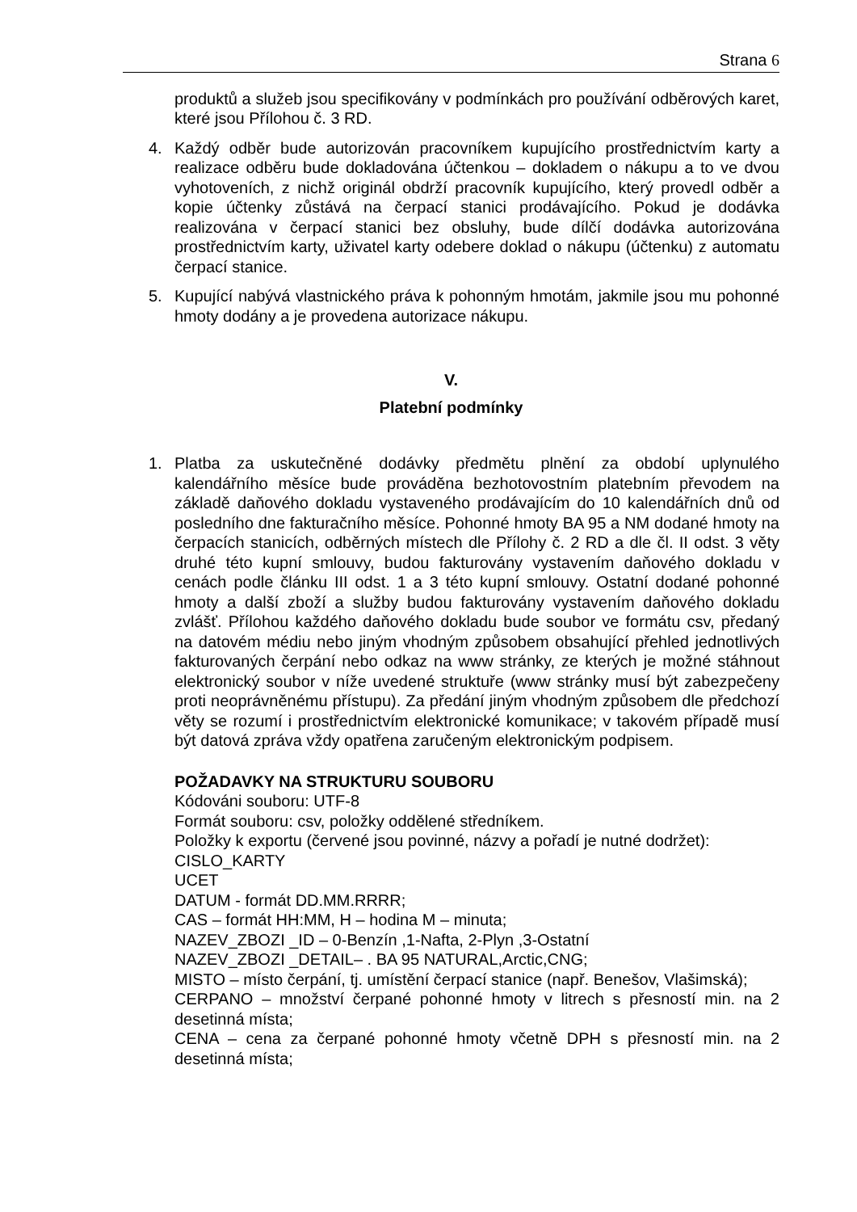Strana 6
produktů a služeb jsou specifikovány v podmínkách pro používání odběrových karet, které jsou Přílohou č. 3 RD.
4. Každý odběr bude autorizován pracovníkem kupujícího prostřednictvím karty a realizace odběru bude dokladována účtenkou – dokladem o nákupu a to ve dvou vyhotoveních, z nichž originál obdrží pracovník kupujícího, který provedl odběr a kopie účtenky zůstává na čerpací stanici prodávajícího. Pokud je dodávka realizována v čerpací stanici bez obsluhy, bude dílčí dodávka autorizována prostřednictvím karty, uživatel karty odebere doklad o nákupu (účtenku) z automatu čerpací stanice.
5. Kupující nabývá vlastnického práva k pohonným hmotám, jakmile jsou mu pohonné hmoty dodány a je provedena autorizace nákupu.
V.
Platební podmínky
1. Platba za uskutečněné dodávky předmětu plnění za období uplynulého kalendářního měsíce bude prováděna bezhotovostním platebním převodem na základě daňového dokladu vystaveného prodávajícím do 10 kalendářních dnů od posledního dne fakturačního měsíce. Pohonné hmoty BA 95 a NM dodané hmoty na čerpacích stanicích, odběrných místech dle Přílohy č. 2 RD a dle čl. II odst. 3 věty druhé této kupní smlouvy, budou fakturovány vystavením daňového dokladu v cenách podle článku III odst. 1 a 3 této kupní smlouvy. Ostatní dodané pohonné hmoty a další zboží a služby budou fakturovány vystavením daňového dokladu zvlášť. Přílohou každého daňového dokladu bude soubor ve formátu csv, předaný na datovém médiu nebo jiným vhodným způsobem obsahující přehled jednotlivých fakturovaných čerpání nebo odkaz na www stránky, ze kterých je možné stáhnout elektronický soubor v níže uvedené struktuře (www stránky musí být zabezpečeny proti neoprávněnému přístupu). Za předání jiným vhodným způsobem dle předchozí věty se rozumí i prostřednictvím elektronické komunikace; v takovém případě musí být datová zpráva vždy opatřena zaručeným elektronickým podpisem.
POŽADAVKY NA STRUKTURU SOUBORU
Kódováni souboru: UTF-8
Formát souboru: csv, položky oddělené středníkem.
Položky k exportu (červené jsou povinné, názvy a pořadí je nutné dodržet):
CISLO_KARTY
UCET
DATUM - formát DD.MM.RRRR;
CAS – formát HH:MM, H – hodina M – minuta;
NAZEV_ZBOZI _ID – 0-Benzín ,1-Nafta, 2-Plyn ,3-Ostatní
NAZEV_ZBOZI _DETAIL– . BA 95 NATURAL,Arctic,CNG;
MISTO – místo čerpání, tj. umístění čerpací stanice (např. Benešov, Vlašimská);
CERPANO – množství čerpané pohonné hmoty v litrech s přesností min. na 2 desetinná místa;
CENA – cena za čerpané pohonné hmoty včetně DPH s přesností min. na 2 desetinná místa;